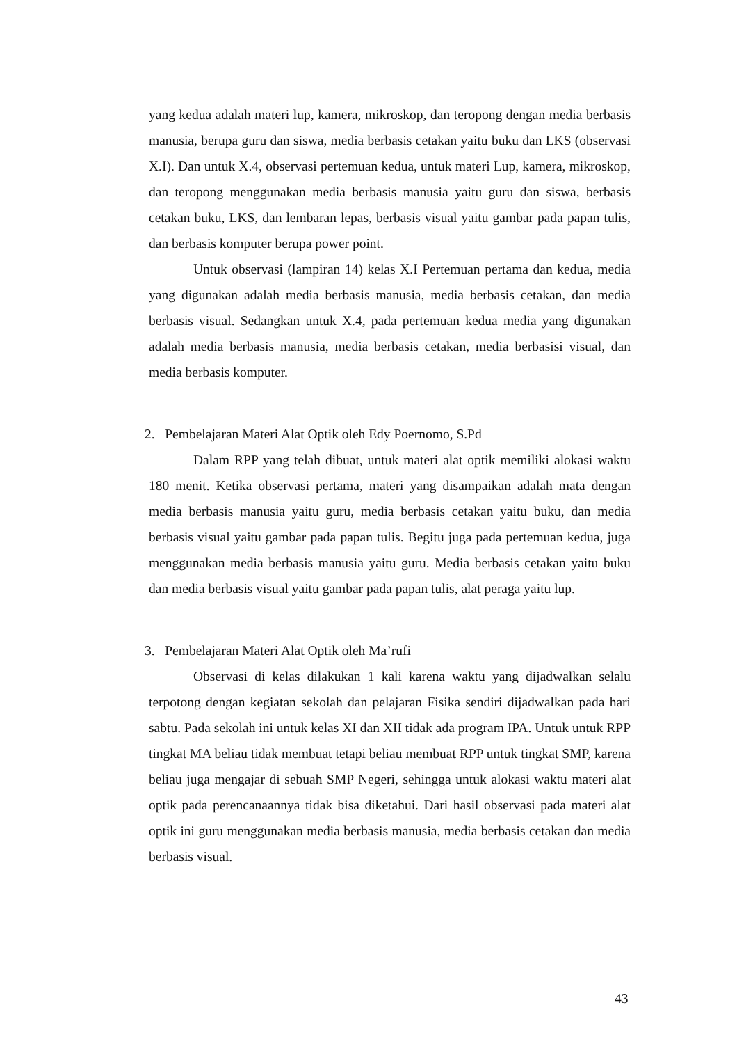yang kedua adalah materi lup, kamera, mikroskop, dan teropong dengan media berbasis manusia, berupa guru dan siswa, media berbasis cetakan yaitu buku dan LKS (observasi X.I). Dan untuk X.4, observasi pertemuan kedua, untuk materi Lup, kamera, mikroskop, dan teropong menggunakan media berbasis manusia yaitu guru dan siswa, berbasis cetakan buku, LKS, dan lembaran lepas, berbasis visual yaitu gambar pada papan tulis, dan berbasis komputer berupa power point.
Untuk observasi (lampiran 14) kelas X.I Pertemuan pertama dan kedua, media yang digunakan adalah media berbasis manusia, media berbasis cetakan, dan media berbasis visual. Sedangkan untuk X.4, pada pertemuan kedua media yang digunakan adalah media berbasis manusia, media berbasis cetakan, media berbasisi visual, dan media berbasis komputer.
2. Pembelajaran Materi Alat Optik oleh Edy Poernomo, S.Pd
Dalam RPP yang telah dibuat, untuk materi alat optik memiliki alokasi waktu 180 menit. Ketika observasi pertama, materi yang disampaikan adalah mata dengan media berbasis manusia yaitu guru, media berbasis cetakan yaitu buku, dan media berbasis visual yaitu gambar pada papan tulis. Begitu juga pada pertemuan kedua, juga menggunakan media berbasis manusia yaitu guru. Media berbasis cetakan yaitu buku dan media berbasis visual yaitu gambar pada papan tulis, alat peraga yaitu lup.
3. Pembelajaran Materi Alat Optik oleh Ma’rufi
Observasi di kelas dilakukan 1 kali karena waktu yang dijadwalkan selalu terpotong dengan kegiatan sekolah dan pelajaran Fisika sendiri dijadwalkan pada hari sabtu. Pada sekolah ini untuk kelas XI dan XII tidak ada program IPA. Untuk untuk RPP tingkat MA beliau tidak membuat tetapi beliau membuat RPP untuk tingkat SMP, karena beliau juga mengajar di sebuah SMP Negeri, sehingga untuk alokasi waktu materi alat optik pada perencanaannya tidak bisa diketahui. Dari hasil observasi pada materi alat optik ini guru menggunakan media berbasis manusia, media berbasis cetakan dan media berbasis visual.
43